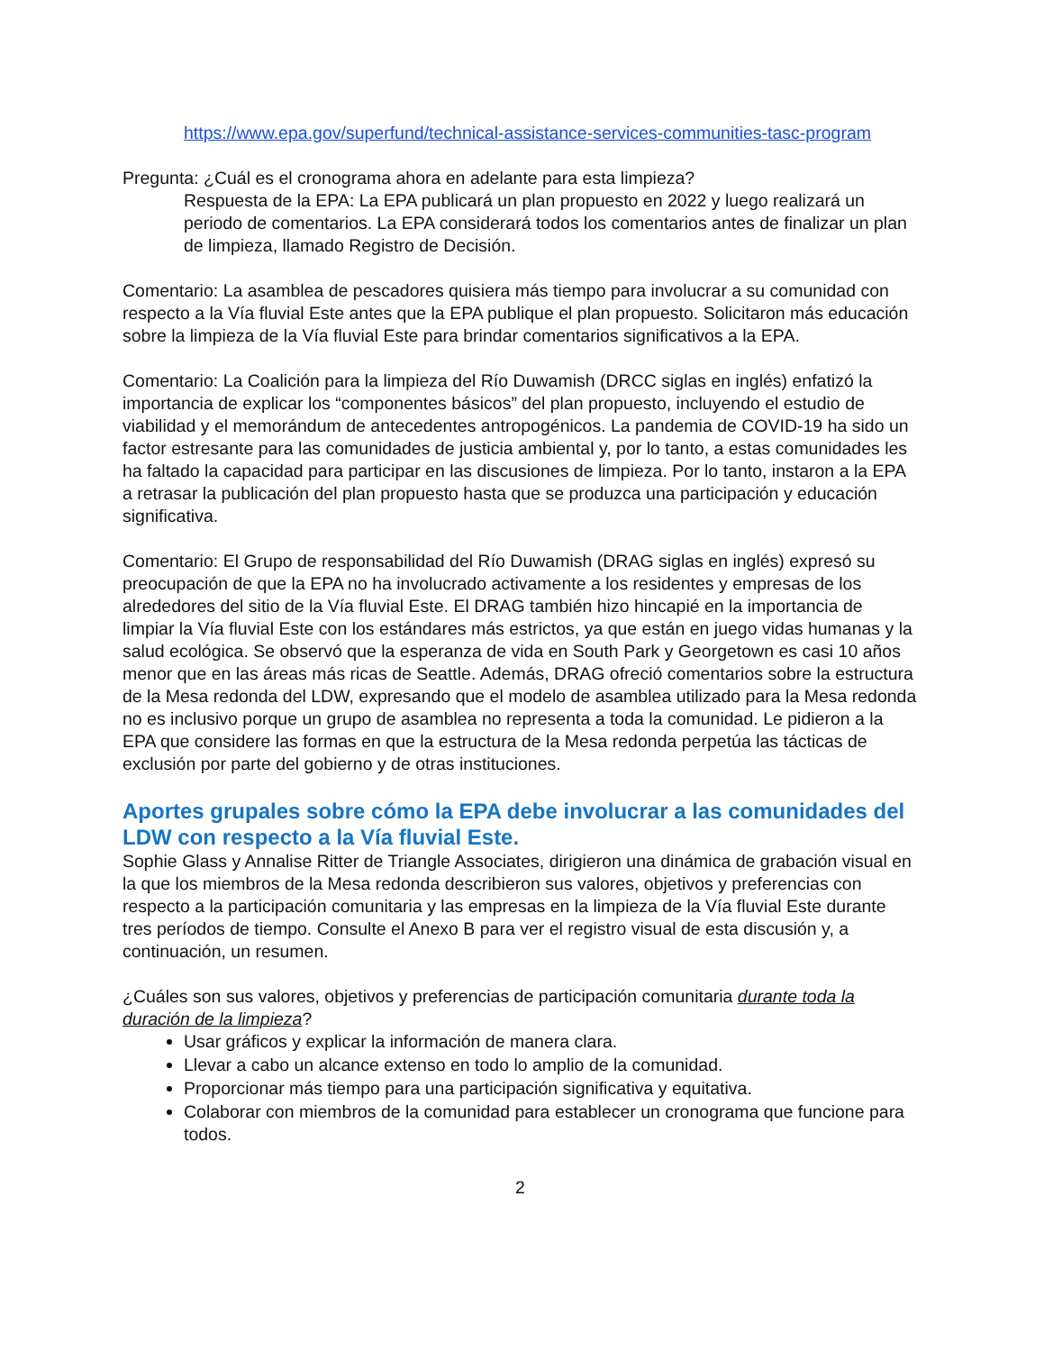https://www.epa.gov/superfund/technical-assistance-services-communities-tasc-program
Pregunta: ¿Cuál es el cronograma ahora en adelante para esta limpieza?
Respuesta de la EPA: La EPA publicará un plan propuesto en 2022 y luego realizará un periodo de comentarios. La EPA considerará todos los comentarios antes de finalizar un plan de limpieza, llamado Registro de Decisión.
Comentario: La asamblea de pescadores quisiera más tiempo para involucrar a su comunidad con respecto a la Vía fluvial Este antes que la EPA publique el plan propuesto. Solicitaron más educación sobre la limpieza de la Vía fluvial Este para brindar comentarios significativos a la EPA.
Comentario: La Coalición para la limpieza del Río Duwamish (DRCC siglas en inglés) enfatizó la importancia de explicar los “componentes básicos” del plan propuesto, incluyendo el estudio de viabilidad y el memorándum de antecedentes antropogénicos. La pandemia de COVID-19 ha sido un factor estresante para las comunidades de justicia ambiental y, por lo tanto, a estas comunidades les ha faltado la capacidad para participar en las discusiones de limpieza. Por lo tanto, instaron a la EPA a retrasar la publicación del plan propuesto hasta que se produzca una participación y educación significativa.
Comentario: El Grupo de responsabilidad del Río Duwamish (DRAG siglas en inglés) expresó su preocupación de que la EPA no ha involucrado activamente a los residentes y empresas de los alrededores del sitio de la Vía fluvial Este. El DRAG también hizo hincapié en la importancia de limpiar la Vía fluvial Este con los estándares más estrictos, ya que están en juego vidas humanas y la salud ecológica. Se observó que la esperanza de vida en South Park y Georgetown es casi 10 años menor que en las áreas más ricas de Seattle. Además, DRAG ofreció comentarios sobre la estructura de la Mesa redonda del LDW, expresando que el modelo de asamblea utilizado para la Mesa redonda no es inclusivo porque un grupo de asamblea no representa a toda la comunidad. Le pidieron a la EPA que considere las formas en que la estructura de la Mesa redonda perpetúa las tácticas de exclusión por parte del gobierno y de otras instituciones.
Aportes grupales sobre cómo la EPA debe involucrar a las comunidades del LDW con respecto a la Vía fluvial Este.
Sophie Glass y Annalise Ritter de Triangle Associates, dirigieron una dinámica de grabación visual en la que los miembros de la Mesa redonda describieron sus valores, objetivos y preferencias con respecto a la participación comunitaria y las empresas en la limpieza de la Vía fluvial Este durante tres períodos de tiempo. Consulte el Anexo B para ver el registro visual de esta discusión y, a continuación, un resumen.
¿Cuáles son sus valores, objetivos y preferencias de participación comunitaria durante toda la duración de la limpieza?
Usar gráficos y explicar la información de manera clara.
Llevar a cabo un alcance extenso en todo lo amplio de la comunidad.
Proporcionar más tiempo para una participación significativa y equitativa.
Colaborar con miembros de la comunidad para establecer un cronograma que funcione para todos.
2